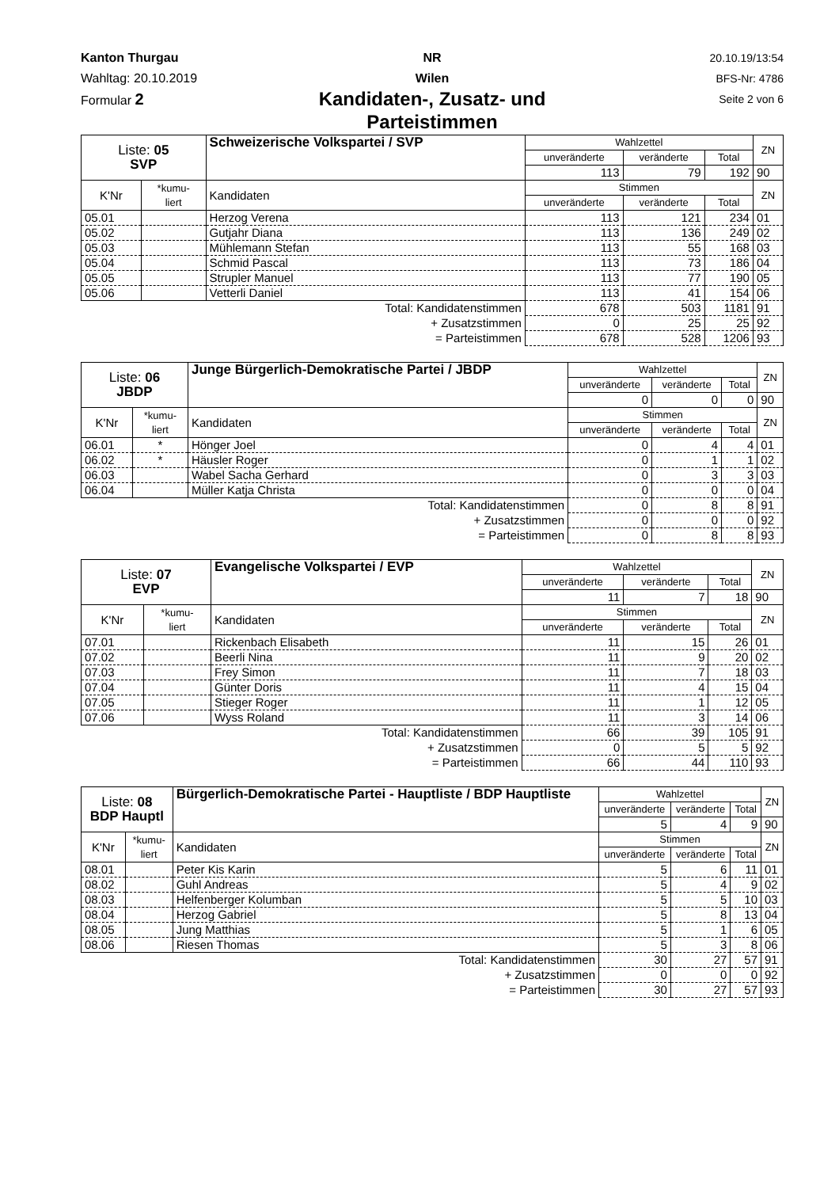Kanton Thurgau
Wahltag: 20.10.2019
Formular 2
NR
Wilen
Kandidaten-, Zusatz- und Parteistimmen
20.10.19/13:54
BFS-Nr: 4786
Seite 2 von 6
| Liste: 05 SVP | | Schweizerische Volkspartei / SVP | Wahlzettel | | | ZN |
| | | | unveränderte | veränderte | Total | |
| | | | 113 | 79 | 192 | 90 |
| K'Nr | *kumu- liert | Kandidaten | Stimmen | | | ZN |
| | | | unveränderte | veränderte | Total | |
| 05.01 | | Herzog Verena | 113 | 121 | 234 | 01 |
| 05.02 | | Gutjahr Diana | 113 | 136 | 249 | 02 |
| 05.03 | | Mühlemann Stefan | 113 | 55 | 168 | 03 |
| 05.04 | | Schmid Pascal | 113 | 73 | 186 | 04 |
| 05.05 | | Strupler Manuel | 113 | 77 | 190 | 05 |
| 05.06 | | Vetterli Daniel | 113 | 41 | 154 | 06 |
| Total: Kandidatenstimmen | | | 678 | 503 | 1181 | 91 |
| + Zusatzstimmen | | | 0 | 25 | 25 | 92 |
| = Parteistimmen | | | 678 | 528 | 1206 | 93 |
| Liste: 06 JBDP | | Junge Bürgerlich-Demokratische Partei / JBDP | Wahlzettel | | | ZN |
| | | | unveränderte | veränderte | Total | |
| | | | 0 | 0 | 0 | 90 |
| K'Nr | *kumu- liert | Kandidaten | Stimmen | | | ZN |
| | | | unveränderte | veränderte | Total | |
| 06.01 | * | Hönger Joel | 0 | 4 | 4 | 01 |
| 06.02 | * | Häusler Roger | 0 | 1 | 1 | 02 |
| 06.03 | | Wabel Sacha Gerhard | 0 | 3 | 3 | 03 |
| 06.04 | | Müller Katja Christa | 0 | 0 | 0 | 04 |
| Total: Kandidatenstimmen | | | 0 | 8 | 8 | 91 |
| + Zusatzstimmen | | | 0 | 0 | 0 | 92 |
| = Parteistimmen | | | 0 | 8 | 8 | 93 |
| Liste: 07 EVP | | Evangelische Volkspartei / EVP | Wahlzettel | | | ZN |
| | | | unveränderte | veränderte | Total | |
| | | | 11 | 7 | 18 | 90 |
| K'Nr | *kumu- liert | Kandidaten | Stimmen | | | ZN |
| | | | unveränderte | veränderte | Total | |
| 07.01 | | Rickenbach Elisabeth | 11 | 15 | 26 | 01 |
| 07.02 | | Beerli Nina | 11 | 9 | 20 | 02 |
| 07.03 | | Frey Simon | 11 | 7 | 18 | 03 |
| 07.04 | | Günter Doris | 11 | 4 | 15 | 04 |
| 07.05 | | Stieger Roger | 11 | 1 | 12 | 05 |
| 07.06 | | Wyss Roland | 11 | 3 | 14 | 06 |
| Total: Kandidatenstimmen | | | 66 | 39 | 105 | 91 |
| + Zusatzstimmen | | | 0 | 5 | 5 | 92 |
| = Parteistimmen | | | 66 | 44 | 110 | 93 |
| Liste: 08 BDP Hauptl | | Bürgerlich-Demokratische Partei - Hauptliste / BDP Hauptliste | Wahlzettel | | | ZN |
| | | | unveränderte | veränderte | Total | |
| | | | 5 | 4 | 9 | 90 |
| K'Nr | *kumu- liert | Kandidaten | Stimmen | | | ZN |
| | | | unveränderte | veränderte | Total | |
| 08.01 | | Peter Kis Karin | 5 | 6 | 11 | 01 |
| 08.02 | | Guhl Andreas | 5 | 4 | 9 | 02 |
| 08.03 | | Helfenberger Kolumban | 5 | 5 | 10 | 03 |
| 08.04 | | Herzog Gabriel | 5 | 8 | 13 | 04 |
| 08.05 | | Jung Matthias | 5 | 1 | 6 | 05 |
| 08.06 | | Riesen Thomas | 5 | 3 | 8 | 06 |
| Total: Kandidatenstimmen | | | 30 | 27 | 57 | 91 |
| + Zusatzstimmen | | | 0 | 0 | 0 | 92 |
| = Parteistimmen | | | 30 | 27 | 57 | 93 |